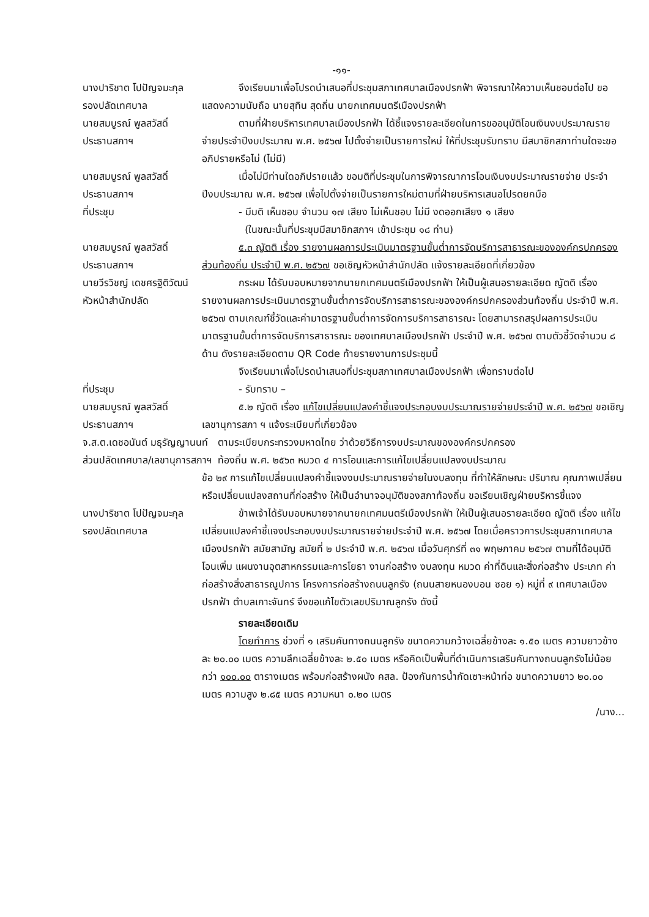-๑๑-
นางปาริชาต โปปัญจมะกุล
รองปลัดเทศบาล
จึงเรียนมาเพื่อโปรดนำเสนอที่ประชุมสภาเทศบาลเมืองปรกฟ้า พิจารณาให้ความเห็นชอบต่อไป ขอแสดงความนับถือ นายสุทิน สุดถิ่น นายกเทศมนตรีเมืองปรกฟ้า
นายสมบูรณ์ พูลสวัสดิ์
ประธานสภาฯ
ตามที่ฝ่ายบริหารเทศบาลเมืองปรกฟ้า ได้ชี้แจงรายละเอียดในการขออนุมัติโอนเงินงบประมาณรายจ่ายประจำปีงบประมาณ พ.ศ. ๒๕๖๗ ไปตั้งจ่ายเป็นรายการใหม่ ให้ที่ประชุมรับทราบ มีสมาชิกสภาท่านใดจะขออภิปรายหรือไม่ (ไม่มี)
นายสมบูรณ์ พูลสวัสดิ์
ประธานสภาฯ
เมื่อไม่มีท่านใดอภิปรายแล้ว ขอมติที่ประชุมในการพิจารณาการโอนเงินงบประมาณรายจ่าย ประจำปีงบประมาณ พ.ศ. ๒๕๖๗ เพื่อไปตั้งจ่ายเป็นรายการใหม่ตามที่ฝ่ายบริหารเสนอโปรดยกมือ
ที่ประชุม - มีมติ เห็นชอบ จำนวน ๑๗ เสียง ไม่เห็นชอบ ไม่มี งดออกเสียง ๑ เสียง
(ในขณะนั้นที่ประชุมมีสมาชิกสภาฯ เข้าประชุม ๑๘ ท่าน)
นายสมบูรณ์ พูลสวัสดิ์
ประธานสภาฯ
๕.๓ ญัตติ เรื่อง รายงานผลการประเมินมาตรฐานขั้นต่ำการจัดบริการสาธารณะขององค์กรปกครองส่วนท้องถิ่น ประจำปี พ.ศ. ๒๕๖๗ ขอเชิญหัวหน้าสำนักปลัด แจ้งรายละเอียดที่เกี่ยวข้อง
นายวีรวิชญ์ เดชศรฐิติวัฒน์
หัวหน้าสำนักปลัด
กระผม ได้รับมอบหมายจากนายกเทศมนตรีเมืองปรกฟ้า ให้เป็นผู้เสนอรายละเอียด ญัตติ เรื่องรายงานผลการประเมินมาตรฐานขั้นต่ำการจัดบริการสาธารณะขององค์กรปกครองส่วนท้องถิ่น ประจำปี พ.ศ. ๒๕๖๗ ตามเกณฑ์ชี้วัดและค่ามาตรฐานขั้นต่ำการจัดการบริการสาธารณะ โดยสามารถสรุปผลการประเมินมาตรฐานขั้นต่ำการจัดบริการสาธารณะ ของเทศบาลเมืองปรกฟ้า ประจำปี พ.ศ. ๒๕๖๗ ตามตัวชี้วัดจำนวน ๘ ด้าน ดังรายละเอียดตาม QR Code ท้ายรายงานการประชุมนี้
จึงเรียนมาเพื่อโปรดนำเสนอที่ประชุมสภาเทศบาลเมืองปรกฟ้า เพื่อทราบต่อไป
ที่ประชุม - รับทราบ –
นายสมบูรณ์ พูลสวัสดิ์
ประธานสภาฯ
๕.๒ ญัตติ เรื่อง แก้ไขเปลี่ยนแปลงคำชี้แจงประกอบงบประมาณรายจ่ายประจำปี พ.ศ. ๒๕๖๗ ขอเชิญเลขานุการสภา ฯ แจ้งระเบียบที่เกี่ยวข้อง
จ.ส.ต.เดชอนันต์ มธุรัญญานนท์
ส่วนปลัดเทศบาล/เลขานุการสภาฯ
ตามระเบียบกระทรวงมหาดไทย ว่าด้วยวิธีการงบประมาณขององค์กรปกครอง
ท้องถิ่น พ.ศ. ๒๕๖๓ หมวด ๔ การโอนและการแก้ไขเปลี่ยนแปลงงบประมาณ
ข้อ ๒๙ การแก้ไขเปลี่ยนแปลงคำชี้แจงงบประมาณรายจ่ายในงบลงทุน ที่ทำให้ลักษณะ ปริมาณ คุณภาพเปลี่ยน หรือเปลี่ยนแปลงสถานที่ก่อสร้าง ให้เป็นอำนาจอนุมัติของสภาท้องถิ่น ขอเรียนเชิญฝ่ายบริหารชี้แจง
นางปาริชาต โปปัญจมะกุล
รองปลัดเทศบาล
ข้าพเจ้าได้รับมอบหมายจากนายกเทศมนตรีเมืองปรกฟ้า ให้เป็นผู้เสนอรายละเอียด ญัตติ เรื่อง แก้ไขเปลี่ยนแปลงคำชี้แจงประกอบงบประมาณรายจ่ายประจำปี พ.ศ. ๒๕๖๗ โดยเมื่อคราวการประชุมสภาเทศบาลเมืองปรกฟ้า สมัยสามัญ สมัยที่ ๒ ประจำปี พ.ศ. ๒๕๖๗ เมื่อวันศุกร์ที่ ๓๑ พฤษภาคม ๒๕๖๗ ตามที่ได้อนุมัติโอนเพิ่ม แผนงานอุตสาหกรรมและการโยธา งานก่อสร้าง งบลงทุน หมวด ค่าที่ดินและสิ่งก่อสร้าง ประเภท ค่าก่อสร้างสิ่งสาธารณูปการ โครงการก่อสร้างถนนลูกรัง (ถนนสายหนองบอน ซอย ๑) หมู่ที่ ๙ เทศบาลเมืองปรกฟ้า ตำบลเกาะจันทร์ จึงขอแก้ไขตัวเลขปริมาณลูกรัง ดังนี้
รายละเอียดเดิม
โดยทำการ ช่วงที่ ๑ เสริมคันทางถนนลูกรัง ขนาดความกว้างเฉลี่ยข้างละ ๑.๕๐ เมตร ความยาวข้างละ ๒๐.๐๐ เมตร ความลึกเฉลี่ยข้างละ ๒.๕๐ เมตร หรือคิดเป็นพื้นที่ดำเนินการเสริมคันทางถนนลูกรังไม่น้อยกว่า ๑๐๐.๐๐ ตารางเมตร พร้อมก่อสร้างผนัง คสล. ป้องกันการน้ำกัดเซาะหน้าท่อ ขนาดความยาว ๒๐.๐๐ เมตร ความสูง ๒.๘๕ เมตร ความหนา ๐.๒๐ เมตร
/นาง...